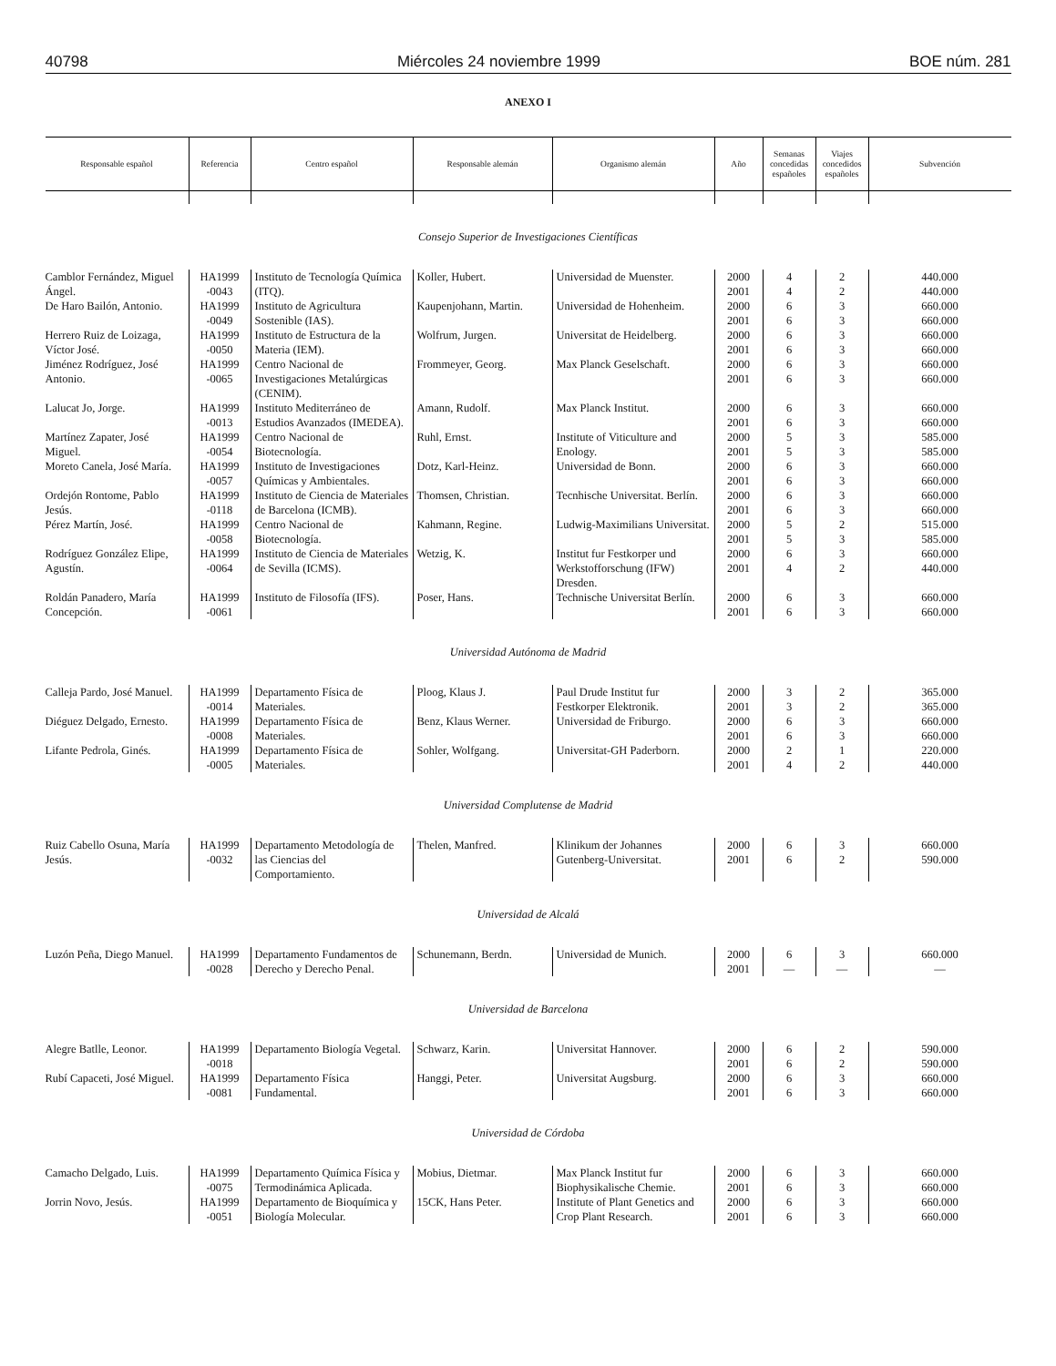40798 Miércoles 24 noviembre 1999 BOE núm. 281
ANEXO I
| Responsable español | Referencia | Centro español | Responsable alemán | Organismo alemán | Año | Semanas concedidas españoles | Viajes concedidos españoles | Subvención |
| --- | --- | --- | --- | --- | --- | --- | --- | --- |
| Consejo Superior de Investigaciones Científicas | | | | | | | | |
| Camblor Fernández, Miguel Ángel. | HA1999 -0043 | Instituto de Tecnología Química (ITQ). | Koller, Hubert. | Universidad de Muenster. | 2000 2001 | 4 4 | 2 2 | 440.000 440.000 |
| De Haro Bailón, Antonio. | HA1999 -0049 | Instituto de Agricultura Sostenible (IAS). | Kaupenjohann, Martin. | Universidad de Hohenheim. | 2000 2001 | 6 6 | 3 3 | 660.000 660.000 |
| Herrero Ruiz de Loizaga, Víctor José. | HA1999 -0050 | Instituto de Estructura de la Materia (IEM). | Wolfrum, Jurgen. | Universitat de Heidelberg. | 2000 2001 | 6 6 | 3 3 | 660.000 660.000 |
| Jiménez Rodríguez, José Antonio. | HA1999 -0065 | Centro Nacional de Investigaciones Metalúrgicas (CENIM). | Frommeyer, Georg. | Max Planck Geselschaft. | 2000 2001 | 6 6 | 3 3 | 660.000 660.000 |
| Lalucat Jo, Jorge. | HA1999 -0013 | Instituto Mediterráneo de Estudios Avanzados (IMEDEA). | Amann, Rudolf. | Max Planck Institut. | 2000 2001 | 6 6 | 3 3 | 660.000 660.000 |
| Martínez Zapater, José Miguel. | HA1999 -0054 | Centro Nacional de Biotecnología. | Ruhl, Ernst. | Institute of Viticulture and Enology. | 2000 2001 | 5 5 | 3 3 | 585.000 585.000 |
| Moreto Canela, José María. | HA1999 -0057 | Instituto de Investigaciones Químicas y Ambientales. | Dotz, Karl-Heinz. | Universidad de Bonn. | 2000 2001 | 6 6 | 3 3 | 660.000 660.000 |
| Ordejón Rontome, Pablo Jesús. | HA1999 -0118 | Instituto de Ciencia de Materiales de Barcelona (ICMB). | Thomsen, Christian. | Tecnhische Universitat. Berlín. | 2000 2001 | 6 6 | 3 3 | 660.000 660.000 |
| Pérez Martín, José. | HA1999 -0058 | Centro Nacional de Biotecnología. | Kahmann, Regine. | Ludwig-Maximilians Universitat. | 2000 2001 | 5 5 | 2 3 | 515.000 585.000 |
| Rodríguez González Elipe, Agustín. | HA1999 -0064 | Instituto de Ciencia de Materiales de Sevilla (ICMS). | Wetzig, K. | Institut fur Festkorper und Werkstofforschung (IFW) Dresden. | 2000 2001 | 6 4 | 3 2 | 660.000 440.000 |
| Roldán Panadero, María Concepción. | HA1999 -0061 | Instituto de Filosofía (IFS). | Poser, Hans. | Technische Universitat Berlín. | 2000 2001 | 6 6 | 3 3 | 660.000 660.000 |
| Universidad Autónoma de Madrid | | | | | | | | |
| Calleja Pardo, José Manuel. | HA1999 -0014 | Departamento Física de Materiales. | Ploog, Klaus J. | Paul Drude Institut fur Festkorper Elektronik. | 2000 2001 | 3 3 | 2 2 | 365.000 365.000 |
| Diéguez Delgado, Ernesto. | HA1999 -0008 | Departamento Física de Materiales. | Benz, Klaus Werner. | Universidad de Friburgo. | 2000 2001 | 6 6 | 3 3 | 660.000 660.000 |
| Lifante Pedrola, Ginés. | HA1999 -0005 | Departamento Física de Materiales. | Sohler, Wolfgang. | Universitat-GH Paderborn. | 2000 2001 | 2 4 | 1 2 | 220.000 440.000 |
| Universidad Complutense de Madrid | | | | | | | | |
| Ruiz Cabello Osuna, María Jesús. | HA1999 -0032 | Departamento Metodología de las Ciencias del Comportamiento. | Thelen, Manfred. | Klinikum der Johannes Gutenberg-Universitat. | 2000 2001 | 6 6 | 3 2 | 660.000 590.000 |
| Universidad de Alcalá | | | | | | | | |
| Luzón Peña, Diego Manuel. | HA1999 -0028 | Departamento Fundamentos de Derecho y Derecho Penal. | Schunemann, Berdn. | Universidad de Munich. | 2000 2001 | 6 — | 3 — | 660.000 — |
| Universidad de Barcelona | | | | | | | | |
| Alegre Batlle, Leonor. | HA1999 -0018 | Departamento Biología Vegetal. | Schwarz, Karin. | Universitat Hannover. | 2000 2001 | 6 6 | 2 2 | 590.000 590.000 |
| Rubí Capaceti, José Miguel. | HA1999 -0081 | Departamento Física Fundamental. | Hanggi, Peter. | Universitat Augsburg. | 2000 2001 | 6 6 | 3 3 | 660.000 660.000 |
| Universidad de Córdoba | | | | | | | | |
| Camacho Delgado, Luis. | HA1999 -0075 | Departamento Química Física y Termodinámica Aplicada. | Mobius, Dietmar. | Max Planck Institut fur Biophysikalische Chemie. | 2000 2001 | 6 6 | 3 3 | 660.000 660.000 |
| Jorrin Novo, Jesús. | HA1999 -0051 | Departamento de Bioquímica y Biología Molecular. | 15CK, Hans Peter. | Institute of Plant Genetics and Crop Plant Research. | 2000 2001 | 6 6 | 3 3 | 660.000 660.000 |